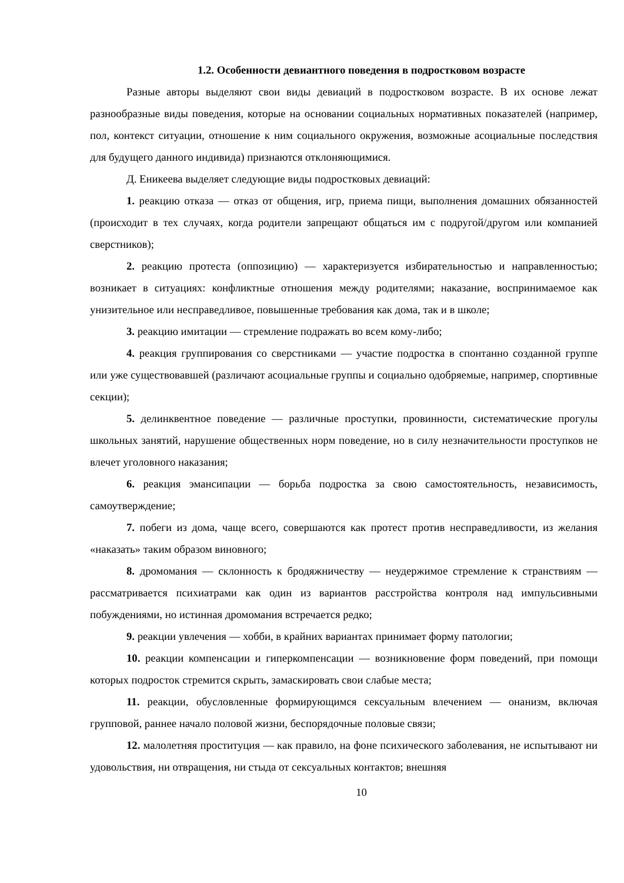1.2. Особенности девиантного поведения в подростковом возрасте
Разные авторы выделяют свои виды девиаций в подростковом возрасте. В их основе лежат разнообразные виды поведения, которые на основании социальных нормативных показателей (например, пол, контекст ситуации, отношение к ним социального окружения, возможные асоциальные последствия для будущего данного индивида) признаются отклоняющимися.
Д. Еникеева выделяет следующие виды подростковых девиаций:
1. реакцию отказа — отказ от общения, игр, приема пищи, выполнения домашних обязанностей (происходит в тех случаях, когда родители запрещают общаться им с подругой/другом или компанией сверстников);
2. реакцию протеста (оппозицию) — характеризуется избирательностью и направленностью; возникает в ситуациях: конфликтные отношения между родителями; наказание, воспринимаемое как унизительное или несправедливое, повышенные требования как дома, так и в школе;
3. реакцию имитации — стремление подражать во всем кому-либо;
4. реакция группирования со сверстниками — участие подростка в спонтанно созданной группе или уже существовавшей (различают асоциальные группы и социально одобряемые, например, спортивные секции);
5. делинквентное поведение — различные проступки, провинности, систематические прогулы школьных занятий, нарушение общественных норм поведение, но в силу незначительности проступков не влечет уголовного наказания;
6. реакция эмансипации — борьба подростка за свою самостоятельность, независимость, самоутверждение;
7. побеги из дома, чаще всего, совершаются как протест против несправедливости, из желания «наказать» таким образом виновного;
8. дромомания — склонность к бродяжничеству — неудержимое стремление к странствиям — рассматривается психиатрами как один из вариантов расстройства контроля над импульсивными побуждениями, но истинная дромомания встречается редко;
9. реакции увлечения — хобби, в крайних вариантах принимает форму патологии;
10. реакции компенсации и гиперкомпенсации — возникновение форм поведений, при помощи которых подросток стремится скрыть, замаскировать свои слабые места;
11. реакции, обусловленные формирующимся сексуальным влечением — онанизм, включая групповой, раннее начало половой жизни, беспорядочные половые связи;
12. малолетняя проституция — как правило, на фоне психического заболевания, не испытывают ни удовольствия, ни отвращения, ни стыда от сексуальных контактов; внешняя
10